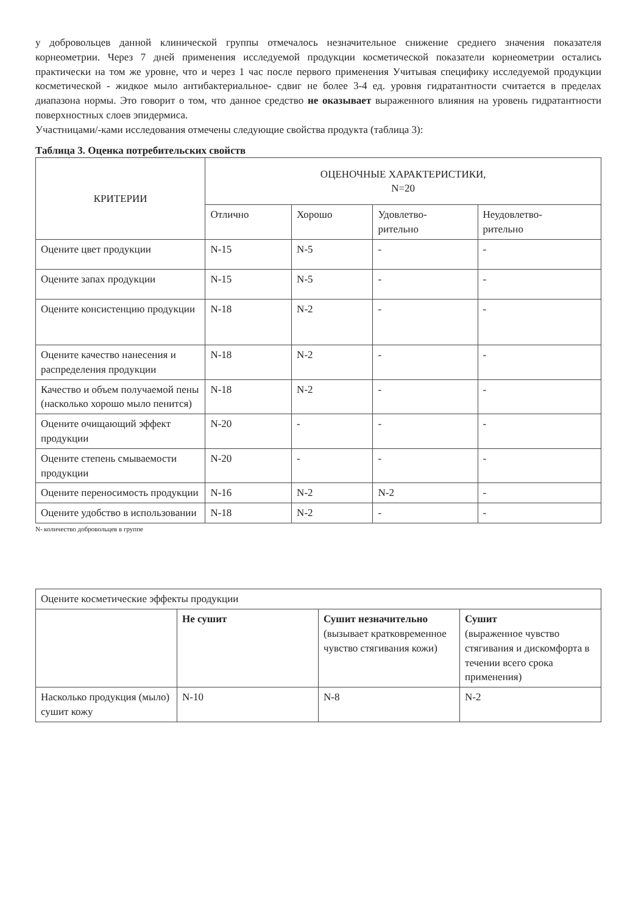у добровольцев данной клинической группы отмечалось незначительное снижение среднего значения показателя корнеометрии. Через 7 дней применения исследуемой продукции косметической показатели корнеометрии остались практически на том же уровне, что и через 1 час после первого применения Учитывая специфику исследуемой продукции косметической - жидкое мыло антибактериальное- сдвиг не более 3-4 ед. уровня гидратантности считается в пределах диапазона нормы. Это говорит о том, что данное средство не оказывает выраженного влияния на уровень гидратантности поверхностных слоев эпидермиса.
Участницами/-ками исследования отмечены следующие свойства продукта (таблица 3):
Таблица 3. Оценка потребительских свойств
| КРИТЕРИИ | ОЦЕНОЧНЫЕ ХАРАКТЕРИСТИКИ, N=20 | | | |
| --- | --- | --- | --- | --- |
| | Отлично | Хорошо | Удовлетво- рительно | Неудовлетво- рительно |
| Оцените цвет продукции | N-15 | N-5 | - | - |
| Оцените запах продукции | N-15 | N-5 | - | - |
| Оцените консистенцию продукции | N-18 | N-2 | - | - |
| Оцените качество нанесения и распределения продукции | N-18 | N-2 | - | - |
| Качество и объем получаемой пены (насколько хорошо мыло пенится) | N-18 | N-2 | - | - |
| Оцените очищающий эффект продукции | N-20 | - | - | - |
| Оцените степень смываемости продукции | N-20 | - | - | - |
| Оцените переносимость продукции | N-16 | N-2 | N-2 | - |
| Оцените удобство в использовании | N-18 | N-2 | - | - |
N- количество добровольцев в группе
| Оцените косметические эффекты продукции | | | |
| | Не сушит | Сушит незначительно (вызывает кратковременное чувство стягивания кожи) | Сушит (выраженное чувство стягивания и дискомфорта в течении всего срока применения) |
| Насколько продукция (мыло) сушит кожу | N-10 | N-8 | N-2 |